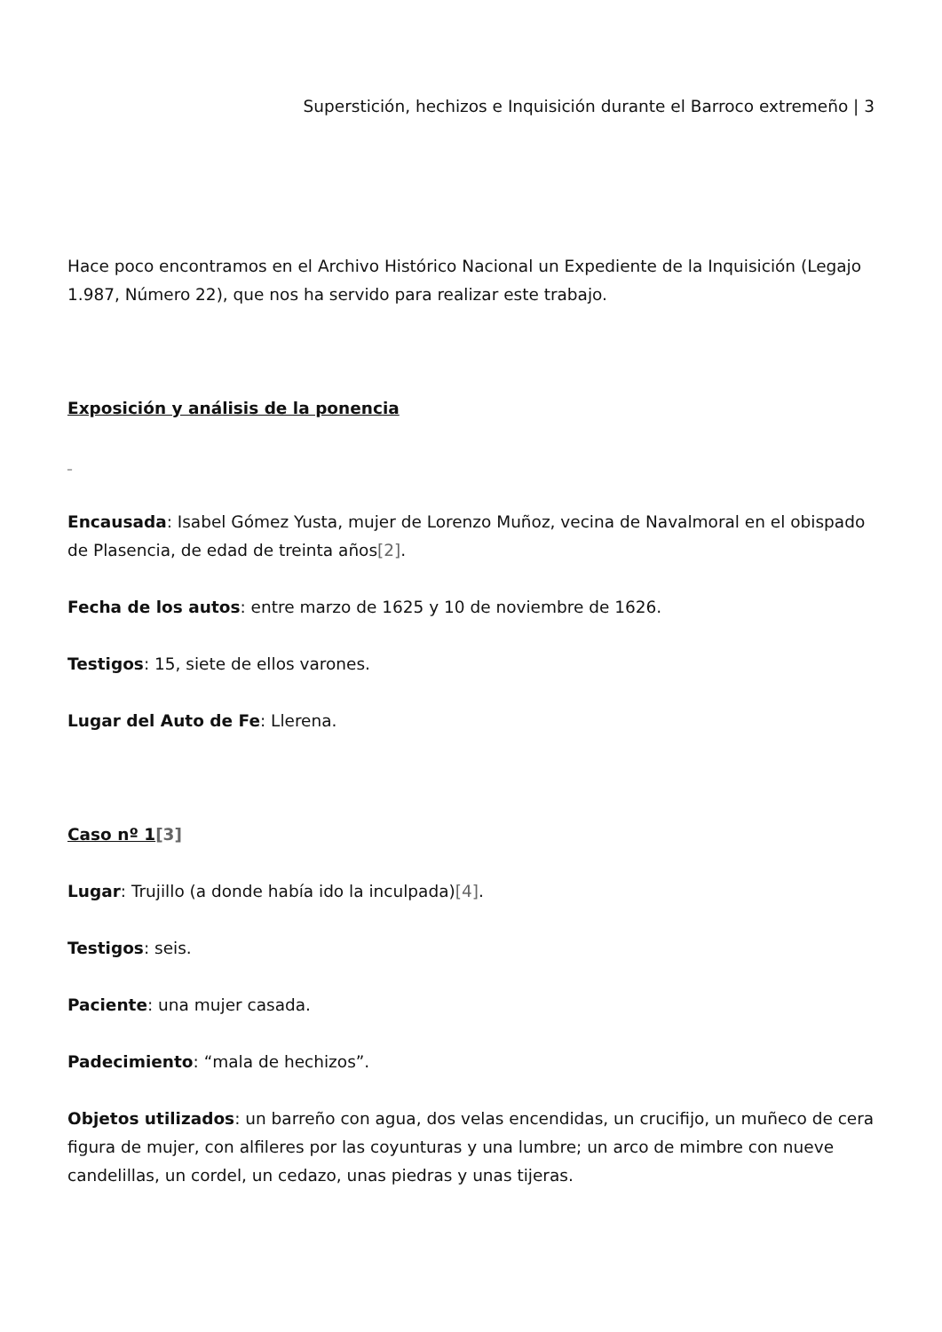Superstición, hechizos e Inquisición durante el Barroco extremeño | 3
Hace poco encontramos en el Archivo Histórico Nacional un Expediente de la Inquisición (Legajo 1.987, Número 22), que nos ha servido para realizar este trabajo.
Exposición y análisis de la ponencia
_
Encausada: Isabel Gómez Yusta, mujer de Lorenzo Muñoz, vecina de Navalmoral en el obispado de Plasencia, de edad de treinta años[2].
Fecha de los autos: entre marzo de 1625 y 10 de noviembre de 1626.
Testigos: 15, siete de ellos varones.
Lugar del Auto de Fe: Llerena.
Caso nº 1[3]
Lugar: Trujillo (a donde había ido la inculpada)[4].
Testigos: seis.
Paciente: una mujer casada.
Padecimiento: “mala de hechizos”.
Objetos utilizados: un barreño con agua, dos velas encendidas, un crucifijo, un muñeco de cera figura de mujer, con alfileres por las coyunturas y una lumbre; un arco de mimbre con nueve candelillas, un cordel, un cedazo, unas piedras y unas tijeras.